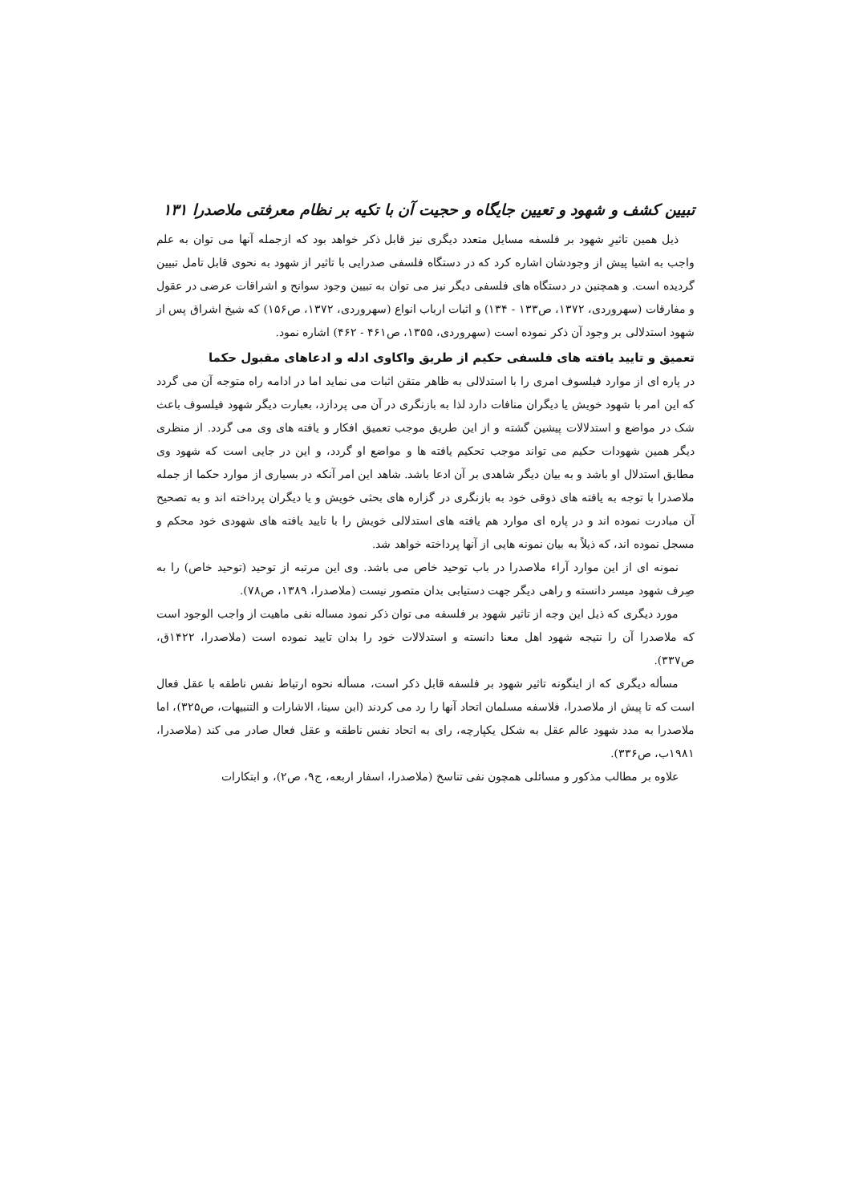تبیین کشف و شهود و تعیین جایگاه و حجیت آن با تکیه بر نظام معرفتی ملاصدرا ۱۳۱
ذیل همین تاثیرِ شهود بر فلسفه مسایل متعدد دیگری نیز قابل ذکر خواهد بود که ازجمله آنها می توان به علم واجب به اشیا پیش از وجودشان اشاره کرد که در دستگاه فلسفی صدرایی با تاثیر از شهود به نحوی قابل تامل تبیین گردیده است. و همچنین در دستگاه های فلسفی دیگر نیز می توان به تبیین وجود سوانح و اشراقات عرضی در عقول و مفارقات (سهروردی، ۱۳۷۲، ص۱۳۳ - ۱۳۴) و اثبات ارباب انواع (سهروردی، ۱۳۷۲، ص۱۵۶) که شیخ اشراق پس از شهود استدلالی بر وجود آن ذکر نموده است (سهروردی، ۱۳۵۵، ص۴۶۱ - ۴۶۲) اشاره نمود.
تعمیق و تایید یافته های فلسفی حکیم از طریق واکاوی ادله و ادعاهای مقبول حکما
در پاره ای از موارد فیلسوف امری را با استدلالی به ظاهر متقن اثبات می نماید اما در ادامه راه متوجه آن می گردد که این امر با شهود خویش یا دیگران منافات دارد لذا به بازنگری در آن می پردازد، بعبارت دیگر شهود فیلسوف باعث شک در مواضع و استدلالات پیشین گشته و از این طریق موجب تعمیق افکار و یافته های وی می گردد. از منظری دیگر همین شهودات حکیم می تواند موجب تحکیم یافته ها و مواضع او گردد، و این در جایی است که شهود وی مطابق استدلال او باشد و به بیان دیگر شاهدی بر آن ادعا باشد. شاهد این امر آنکه در بسیاری از موارد حکما از جمله ملاصدرا با توجه به یافته های ذوقی خود به بازنگری در گزاره های بحثی خویش و یا دیگران پرداخته اند و به تصحیح آن مبادرت نموده اند و در پاره ای موارد هم یافته های استدلالی خویش را با تایید یافته های شهودی خود محکم و مسجل نموده اند، که ذیلاً به بیان نمونه هایی از آنها پرداخته خواهد شد.
نمونه ای از این موارد آراء ملاصدرا در باب توحید خاص می باشد. وی این مرتبه از توحید (توحید خاص) را به صِرف شهود میسر دانسته و راهی دیگر جهت دستیابی بدان متصور نیست (ملاصدرا، ۱۳۸۹، ص۷۸).
مورد دیگری که ذیل این وجه از تاثیر شهود بر فلسفه می توان ذکر نمود مساله نفی ماهیت از واجب الوجود است که ملاصدرا آن را نتیجه شهود اهل معنا دانسته و استدلالات خود را بدان تایید نموده است (ملاصدرا، ۱۴۲۲ق، ص۳۳۷).
مسأله دیگری که از اینگونه تاثیر شهود بر فلسفه قابل ذکر است، مسأله نحوه ارتباط نفس ناطقه با عقل فعال است که تا پیش از ملاصدرا، فلاسفه مسلمان اتحاد آنها را رد می کردند (ابن سینا، الاشارات و التنبیهات، ص۳۲۵)، اما ملاصدرا به مدد شهود عالم عقل به شکل یکپارچه، رای به اتحاد نفس ناطقه و عقل فعال صادر می کند (ملاصدرا، ۱۹۸۱ب، ص۳۳۶).
علاوه بر مطالب مذکور و مسائلی همچون نفی تناسخ (ملاصدرا، اسفار اربعه، ج۹، ص۲)، و ابتکارات